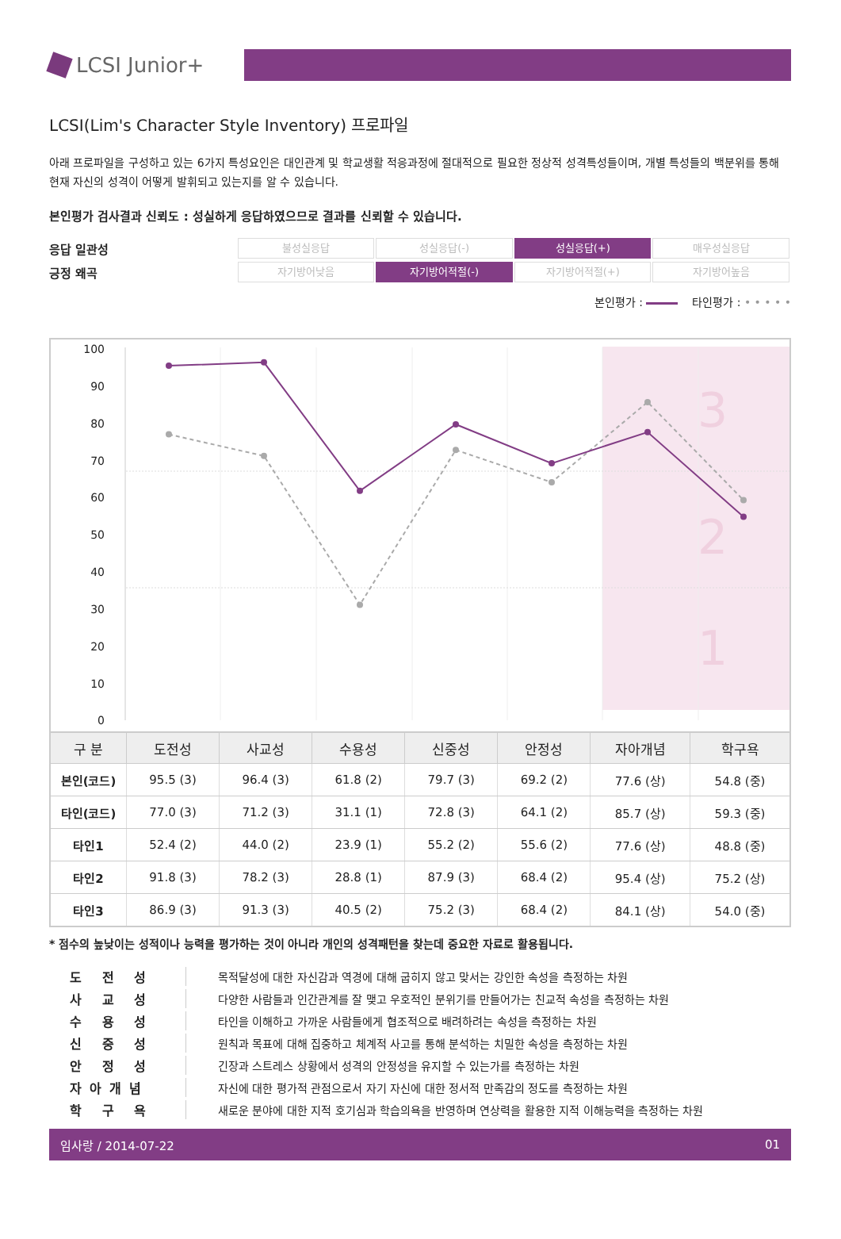LCSI Junior+
LCSI(Lim's Character Style Inventory) 프로파일
아래 프로파일을 구성하고 있는 6가지 특성요인은 대인관계 및 학교생활 적응과정에 절대적으로 필요한 정상적 성격특성들이며, 개별 특성들의 백분위를 통해 현재 자신의 성격이 어떻게 발휘되고 있는지를 알 수 있습니다.
본인평가 검사결과 신뢰도 : 성실하게 응답하였으므로 결과를 신뢰할 수 있습니다.
응답 일관성 불성실응답 성실응답(-) 성실응답(+) 매우성실응답
긍정 왜곡 자기방어낮음 자기방어적절(-) 자기방어적절(+) 자기방어높음
본인평가 : 타인평가 : • • • • •
3
2
1
100
90
80
70
60
50
40
30
20
10
0
| 구 분 | 도전성 | 사교성 | 수용성 | 신중성 | 안정성 | 자아개념 | 학구욕 |
| --- | --- | --- | --- | --- | --- | --- | --- |
| 본인(코드) | 95.5 (3) | 96.4 (3) | 61.8 (2) | 79.7 (3) | 69.2 (2) | 77.6 (상) | 54.8 (중) |
| 타인(코드) | 77.0 (3) | 71.2 (3) | 31.1 (1) | 72.8 (3) | 64.1 (2) | 85.7 (상) | 59.3 (중) |
| 타인1 | 52.4 (2) | 44.0 (2) | 23.9 (1) | 55.2 (2) | 55.6 (2) | 77.6 (상) | 48.8 (중) |
| 타인2 | 91.8 (3) | 78.2 (3) | 28.8 (1) | 87.9 (3) | 68.4 (2) | 95.4 (상) | 75.2 (상) |
| 타인3 | 86.9 (3) | 91.3 (3) | 40.5 (2) | 75.2 (3) | 68.4 (2) | 84.1 (상) | 54.0 (중) |
* 점수의 높낮이는 성적이나 능력을 평가하는 것이 아니라 개인의 성격패턴을 찾는데 중요한 자료로 활용됩니다.
도 전 성 목적달성에 대한 자신감과 역경에 대해 굽히지 않고 맞서는 강인한 속성을 측정하는 차원
사 교 성 다양한 사람들과 인간관계를 잘 맺고 우호적인 분위기를 만들어가는 친교적 속성을 측정하는 차원
수 용 성 타인을 이해하고 가까운 사람들에게 협조적으로 배려하려는 속성을 측정하는 차원
신 중 성 원칙과 목표에 대해 집중하고 체계적 사고를 통해 분석하는 치밀한 속성을 측정하는 차원
안 정 성 긴장과 스트레스 상황에서 성격의 안정성을 유지할 수 있는가를 측정하는 차원
자아개념 자신에 대한 평가적 관점으로서 자기 자신에 대한 정서적 만족감의 정도를 측정하는 차원
학 구 욕 새로운 분야에 대한 지적 호기심과 학습의욕을 반영하며 연상력을 활용한 지적 이해능력을 측정하는 차원
임사랑 / 2014-07-22 01